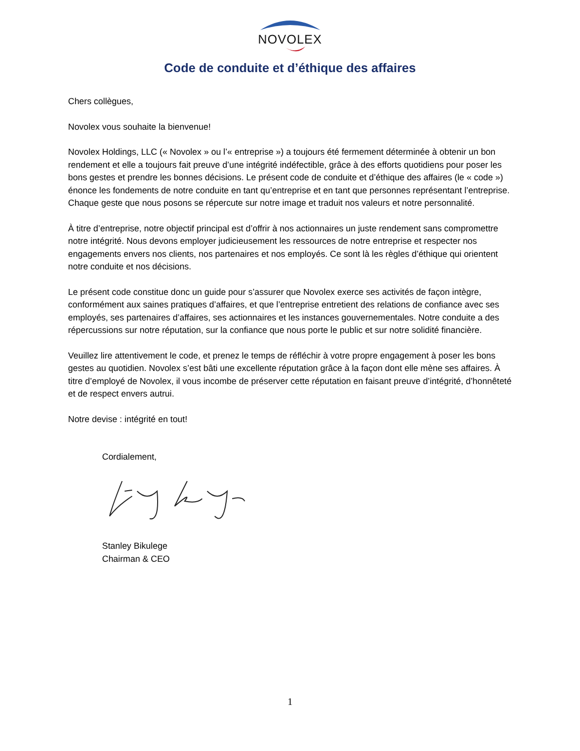NOVOLEX
Code de conduite et d’éthique des affaires
Chers collègues,
Novolex vous souhaite la bienvenue!
Novolex Holdings, LLC (« Novolex » ou l’« entreprise ») a toujours été fermement déterminée à obtenir un bon rendement et elle a toujours fait preuve d’une intégrité indéfectible, grâce à des efforts quotidiens pour poser les bons gestes et prendre les bonnes décisions. Le présent code de conduite et d’éthique des affaires (le « code ») énonce les fondements de notre conduite en tant qu’entreprise et en tant que personnes représentant l’entreprise. Chaque geste que nous posons se répercute sur notre image et traduit nos valeurs et notre personnalité.
À titre d’entreprise, notre objectif principal est d’offrir à nos actionnaires un juste rendement sans compromettre notre intégrité. Nous devons employer judicieusement les ressources de notre entreprise et respecter nos engagements envers nos clients, nos partenaires et nos employés. Ce sont là les règles d’éthique qui orientent notre conduite et nos décisions.
Le présent code constitue donc un guide pour s’assurer que Novolex exerce ses activités de façon intègre, conformément aux saines pratiques d’affaires, et que l’entreprise entretient des relations de confiance avec ses employés, ses partenaires d’affaires, ses actionnaires et les instances gouvernementales. Notre conduite a des répercussions sur notre réputation, sur la confiance que nous porte le public et sur notre solidité financière.
Veuillez lire attentivement le code, et prenez le temps de réfléchir à votre propre engagement à poser les bons gestes au quotidien. Novolex s’est bâti une excellente réputation grâce à la façon dont elle mène ses affaires. À titre d’employé de Novolex, il vous incombe de préserver cette réputation en faisant preuve d’intégrité, d’honnêteté et de respect envers autrui.
Notre devise : intégrité en tout!
Cordialement,
Stanley Bikulege
Chairman & CEO
1